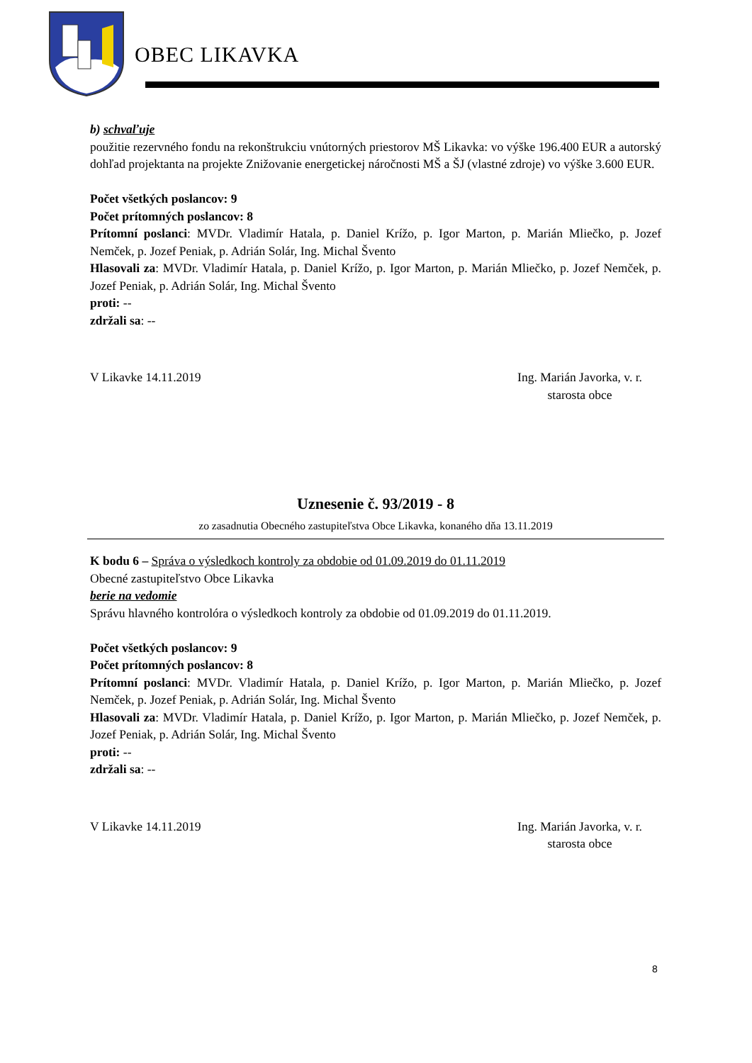OBEC LIKAVKA
b) schvaľuje
použitie rezervného fondu na rekonštrukciu vnútorných priestorov MŠ Likavka: vo výške 196.400 EUR a autorský dohľad projektanta na projekte Znižovanie energetickej náročnosti MŠ a ŠJ (vlastné zdroje) vo výške 3.600 EUR.
Počet všetkých poslancov: 9
Počet prítomných poslancov: 8
Prítomní poslanci: MVDr. Vladimír Hatala, p. Daniel Krížo, p. Igor Marton, p. Marián Mliečko, p. Jozef Nemček, p. Jozef Peniak, p. Adrián Solár, Ing. Michal Švento
Hlasovali za: MVDr. Vladimír Hatala, p. Daniel Krížo, p. Igor Marton, p. Marián Mliečko, p. Jozef Nemček, p. Jozef Peniak, p. Adrián Solár, Ing. Michal Švento
proti: --
zdržali sa: --
V Likavke 14.11.2019 Ing. Marián Javorka, v. r.
starosta obce
Uznesenie č. 93/2019 - 8
zo zasadnutia Obecného zastupiteľstva Obce Likavka, konaného dňa 13.11.2019
K bodu 6 – Správa o výsledkoch kontroly za obdobie od 01.09.2019 do 01.11.2019
Obecné zastupiteľstvo Obce Likavka
berie na vedomie
Správu hlavného kontrolóra o výsledkoch kontroly za obdobie od 01.09.2019 do 01.11.2019.
Počet všetkých poslancov: 9
Počet prítomných poslancov: 8
Prítomní poslanci: MVDr. Vladimír Hatala, p. Daniel Krížo, p. Igor Marton, p. Marián Mliečko, p. Jozef Nemček, p. Jozef Peniak, p. Adrián Solár, Ing. Michal Švento
Hlasovali za: MVDr. Vladimír Hatala, p. Daniel Krížo, p. Igor Marton, p. Marián Mliečko, p. Jozef Nemček, p. Jozef Peniak, p. Adrián Solár, Ing. Michal Švento
proti: --
zdržali sa: --
V Likavke 14.11.2019 Ing. Marián Javorka, v. r.
starosta obce
8